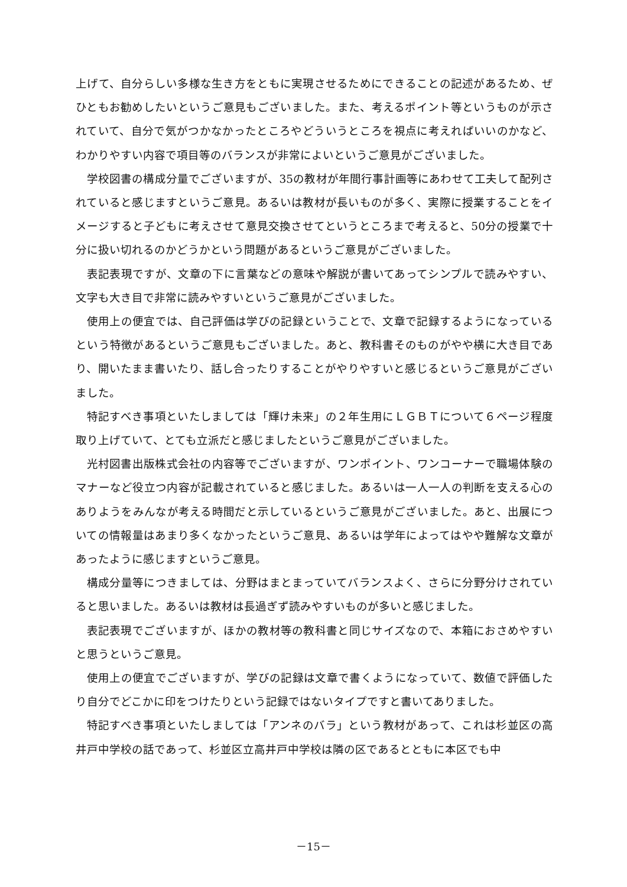上げて、自分らしい多様な生き方をともに実現させるためにできることの記述があるため、ぜひともお勧めしたいというご意見もございました。また、考えるポイント等というものが示されていて、自分で気がつかなかったところやどういうところを視点に考えればいいのかなど、わかりやすい内容で項目等のバランスが非常によいというご意見がございました。
学校図書の構成分量でございますが、35の教材が年間行事計画等にあわせて工夫して配列されていると感じますというご意見。あるいは教材が長いものが多く、実際に授業することをイメージすると子どもに考えさせて意見交換させてというところまで考えると、50分の授業で十分に扱い切れるのかどうかという問題があるというご意見がございました。
表記表現ですが、文章の下に言葉などの意味や解説が書いてあってシンプルで読みやすい、文字も大き目で非常に読みやすいというご意見がございました。
使用上の便宜では、自己評価は学びの記録ということで、文章で記録するようになっているという特徴があるというご意見もございました。あと、教科書そのものがやや横に大き目であり、開いたまま書いたり、話し合ったりすることがやりやすいと感じるというご意見がございました。
特記すべき事項といたしましては「輝け未来」の２年生用にＬＧＢＴについて６ページ程度取り上げていて、とても立派だと感じましたというご意見がございました。
光村図書出版株式会社の内容等でございますが、ワンポイント、ワンコーナーで職場体験のマナーなど役立つ内容が記載されていると感じました。あるいは一人一人の判断を支える心のありようをみんなが考える時間だと示しているというご意見がございました。あと、出展についての情報量はあまり多くなかったというご意見、あるいは学年によってはやや難解な文章があったように感じますというご意見。
構成分量等につきましては、分野はまとまっていてバランスよく、さらに分野分けされていると思いました。あるいは教材は長過ぎず読みやすいものが多いと感じました。
表記表現でございますが、ほかの教材等の教科書と同じサイズなので、本箱におさめやすいと思うというご意見。
使用上の便宜でございますが、学びの記録は文章で書くようになっていて、数値で評価したり自分でどこかに印をつけたりという記録ではないタイプですと書いてありました。
特記すべき事項といたしましては「アンネのバラ」という教材があって、これは杉並区の高井戸中学校の話であって、杉並区立高井戸中学校は隣の区であるとともに本区でも中
－15－